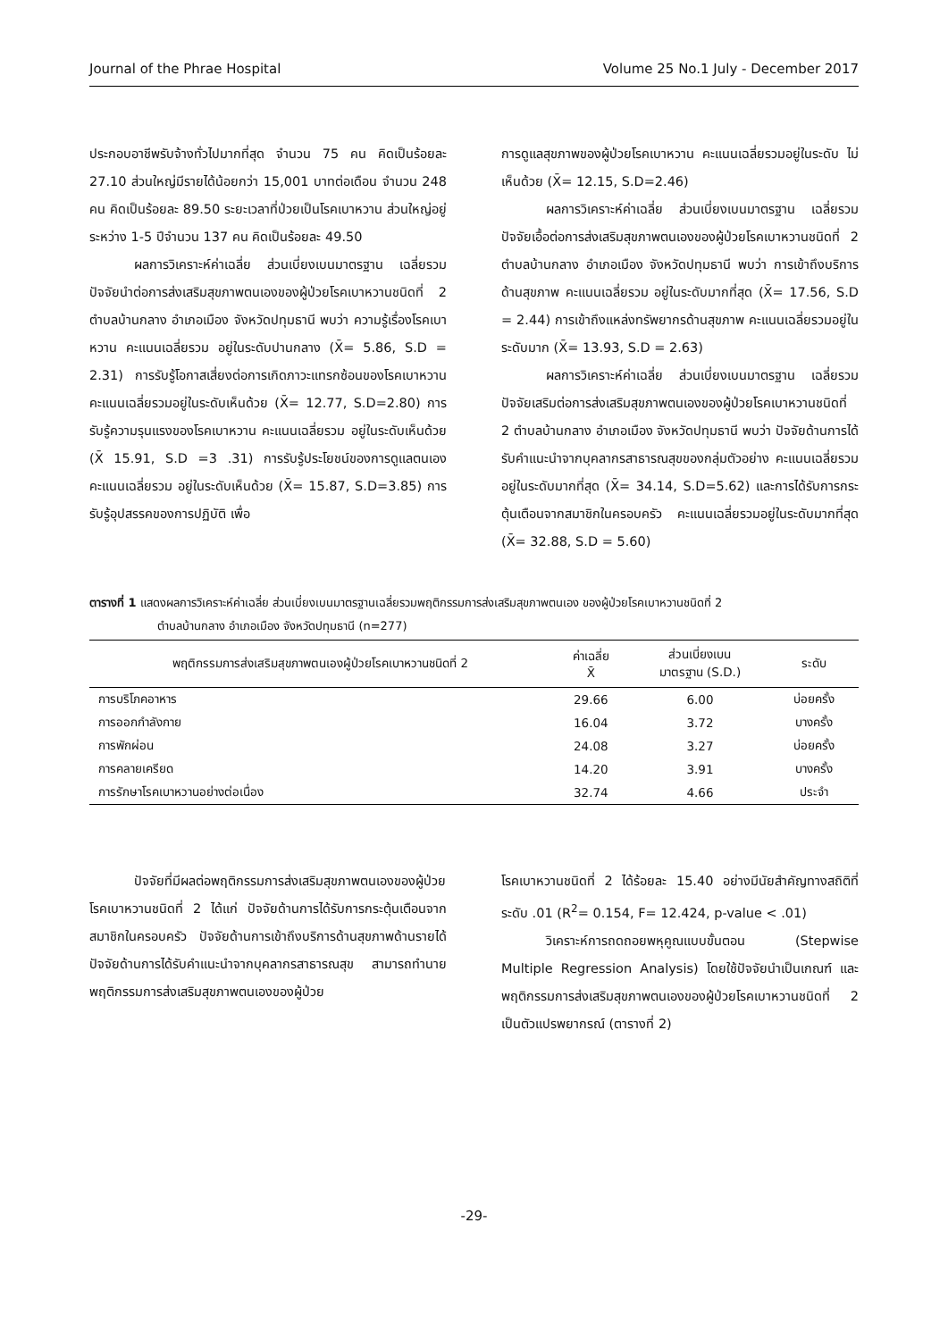Journal of the Phrae Hospital Volume 25 No.1 July - December 2017
ประกอบอาชีพรับจ้างทั่วไปมากที่สุด จำนวน 75 คน คิดเป็นร้อยละ 27.10 ส่วนใหญ่มีรายได้น้อยกว่า 15,001 บาทต่อเดือน จำนวน 248 คน คิดเป็นร้อยละ 89.50 ระยะเวลาที่ป่วยเป็นโรคเบาหวาน ส่วนใหญ่อยู่ระหว่าง 1-5 ปีจำนวน 137 คน คิดเป็นร้อยละ 49.50
ผลการวิเคราะห์ค่าเฉลี่ย ส่วนเบี่ยงเบนมาตรฐาน เฉลี่ยรวม ปัจจัยนำต่อการส่งเสริมสุขภาพตนเองของผู้ป่วยโรคเบาหวานชนิดที่ 2 ตำบลบ้านกลาง อำเภอเมือง จังหวัดปทุมธานี พบว่า ความรู้เรื่องโรคเบาหวาน คะแนนเฉลี่ยรวม อยู่ในระดับปานกลาง (X̄= 5.86, S.D = 2.31) การรับรู้โอกาสเสี่ยงต่อการเกิดภาวะแทรกซ้อนของโรคเบาหวานคะแนนเฉลี่ยรวมอยู่ในระดับเห็นด้วย (X̄= 12.77, S.D=2.80) การรับรู้ความรุนแรงของโรคเบาหวาน คะแนนเฉลี่ยรวม อยู่ในระดับเห็นด้วย (X̄ 15.91, S.D =3 .31) การรับรู้ประโยชน์ของการดูแลตนเอง คะแนนเฉลี่ยรวม อยู่ในระดับเห็นด้วย (X̄= 15.87, S.D=3.85) การรับรู้อุปสรรคของการปฏิบัติ เพื่อ
การดูแลสุขภาพของผู้ป่วยโรคเบาหวาน คะแนนเฉลี่ยรวมอยู่ในระดับ ไม่เห็นด้วย (X̄= 12.15, S.D=2.46)
ผลการวิเคราะห์ค่าเฉลี่ย ส่วนเบี่ยงเบนมาตรฐาน เฉลี่ยรวม ปัจจัยเอื้อต่อการส่งเสริมสุขภาพตนเองของผู้ป่วยโรคเบาหวานชนิดที่ 2 ตำบลบ้านกลาง อำเภอเมือง จังหวัดปทุมธานี พบว่า การเข้าถึงบริการด้านสุขภาพ คะแนนเฉลี่ยรวม อยู่ในระดับมากที่สุด (X̄= 17.56, S.D = 2.44) การเข้าถึงแหล่งทรัพยากรด้านสุขภาพ คะแนนเฉลี่ยรวมอยู่ในระดับมาก (X̄= 13.93, S.D = 2.63)
ผลการวิเคราะห์ค่าเฉลี่ย ส่วนเบี่ยงเบนมาตรฐาน เฉลี่ยรวม ปัจจัยเสริมต่อการส่งเสริมสุขภาพตนเองของผู้ป่วยโรคเบาหวานชนิดที่ 2 ตำบลบ้านกลาง อำเภอเมือง จังหวัดปทุมธานี พบว่า ปัจจัยด้านการได้รับคำแนะนำจากบุคลากรสาธารณสุขของกลุ่มตัวอย่าง คะแนนเฉลี่ยรวม อยู่ในระดับมากที่สุด (X̄= 34.14, S.D=5.62) และการได้รับการกระตุ้นเตือนจากสมาชิกในครอบครัว คะแนนเฉลี่ยรวมอยู่ในระดับมากที่สุด (X̄= 32.88, S.D = 5.60)
ตารางที่ 1 แสดงผลการวิเคราะห์ค่าเฉลี่ย ส่วนเบี่ยงเบนมาตรฐานเฉลี่ยรวมพฤติกรรมการส่งเสริมสุขภาพตนเอง ของผู้ป่วยโรคเบาหวานชนิดที่ 2
ตำบลบ้านกลาง อำเภอเมือง จังหวัดปทุมธานี (n=277)
| พฤติกรรมการส่งเสริมสุขภาพตนเองผู้ป่วยโรคเบาหวานชนิดที่ 2 | ค่าเฉลี่ย X̄ | ส่วนเบี่ยงเบน มาตรฐาน (S.D.) | ระดับ |
| --- | --- | --- | --- |
| การบริโภคอาหาร | 29.66 | 6.00 | บ่อยครั้ง |
| การออกกำลังกาย | 16.04 | 3.72 | บางครั้ง |
| การพักผ่อน | 24.08 | 3.27 | บ่อยครั้ง |
| การคลายเครียด | 14.20 | 3.91 | บางครั้ง |
| การรักษาโรคเบาหวานอย่างต่อเนื่อง | 32.74 | 4.66 | ประจำ |
ปัจจัยที่มีผลต่อพฤติกรรมการส่งเสริมสุขภาพตนเองของผู้ป่วยโรคเบาหวานชนิดที่ 2 ได้แก่ ปัจจัยด้านการได้รับการกระตุ้นเตือนจากสมาชิกในครอบครัว ปัจจัยด้านการเข้าถึงบริการด้านสุขภาพด้านรายได้ ปัจจัยด้านการได้รับคำแนะนำจากบุคลากรสาธารณสุข สามารถทำนายพฤติกรรมการส่งเสริมสุขภาพตนเองของผู้ป่วย
โรคเบาหวานชนิดที่ 2 ได้ร้อยละ 15.40 อย่างมีนัยสำคัญทางสถิติที่ระดับ .01 (R<sup>2</sup>= 0.154, F= 12.424, p-value < .01)
วิเคราะห์การถดถอยพหุคูณแบบขั้นตอน (Stepwise Multiple Regression Analysis) โดยใช้ปัจจัยนำเป็นเกณฑ์ และพฤติกรรมการส่งเสริมสุขภาพตนเองของผู้ป่วยโรคเบาหวานชนิดที่ 2 เป็นตัวแปรพยากรณ์ (ตารางที่ 2)
-29-